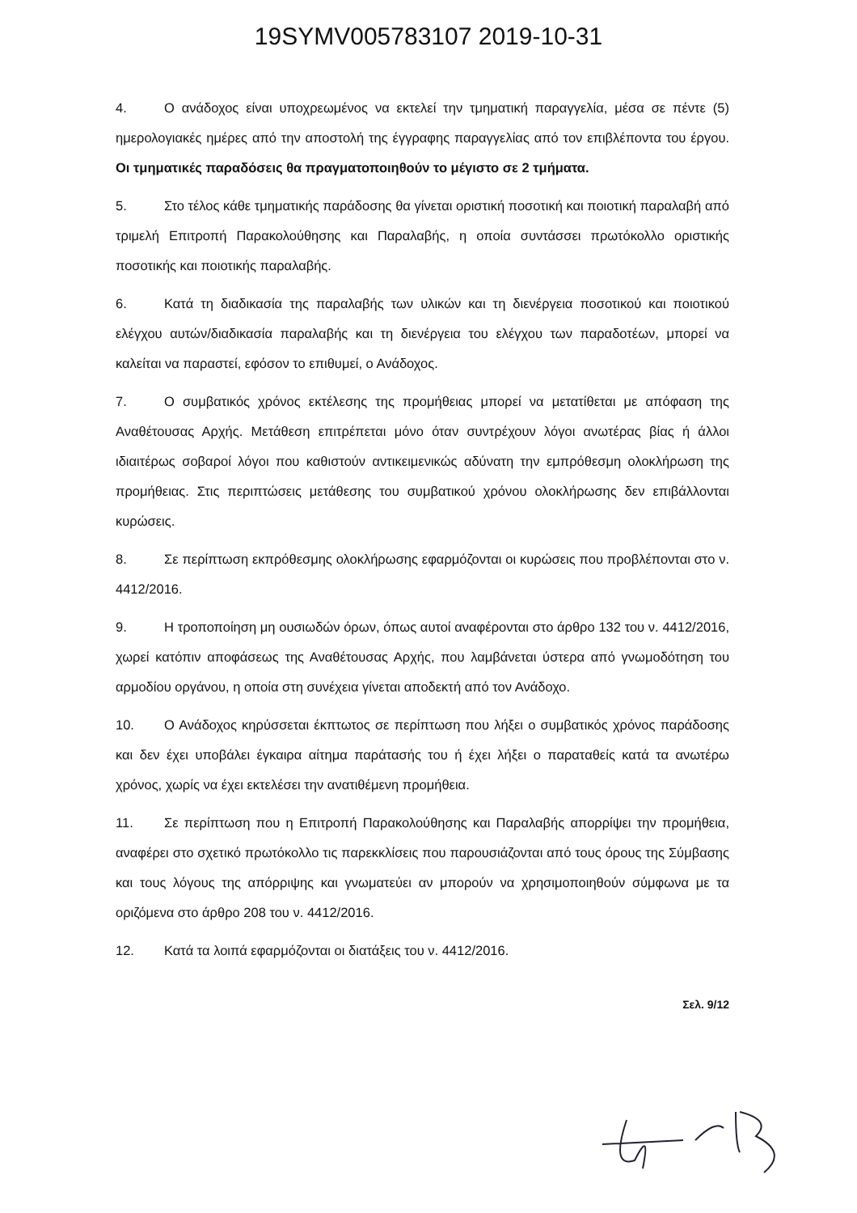19SYMV005783107 2019-10-31
4. Ο ανάδοχος είναι υποχρεωμένος να εκτελεί την τμηματική παραγγελία, μέσα σε πέντε (5) ημερολογιακές ημέρες από την αποστολή της έγγραφης παραγγελίας από τον επιβλέποντα του έργου. Οι τμηματικές παραδόσεις θα πραγματοποιηθούν το μέγιστο σε 2 τμήματα.
5. Στο τέλος κάθε τμηματικής παράδοσης θα γίνεται οριστική ποσοτική και ποιοτική παραλαβή από τριμελή Επιτροπή Παρακολούθησης και Παραλαβής, η οποία συντάσσει πρωτόκολλο οριστικής ποσοτικής και ποιοτικής παραλαβής.
6. Κατά τη διαδικασία της παραλαβής των υλικών και τη διενέργεια ποσοτικού και ποιοτικού ελέγχου αυτών/διαδικασία παραλαβής και τη διενέργεια του ελέγχου των παραδοτέων, μπορεί να καλείται να παραστεί, εφόσον το επιθυμεί, ο Ανάδοχος.
7. Ο συμβατικός χρόνος εκτέλεσης της προμήθειας μπορεί να μετατίθεται με απόφαση της Αναθέτουσας Αρχής. Μετάθεση επιτρέπεται μόνο όταν συντρέχουν λόγοι ανωτέρας βίας ή άλλοι ιδιαιτέρως σοβαροί λόγοι που καθιστούν αντικειμενικώς αδύνατη την εμπρόθεσμη ολοκλήρωση της προμήθειας. Στις περιπτώσεις μετάθεσης του συμβατικού χρόνου ολοκλήρωσης δεν επιβάλλονται κυρώσεις.
8. Σε περίπτωση εκπρόθεσμης ολοκλήρωσης εφαρμόζονται οι κυρώσεις που προβλέπονται στο ν. 4412/2016.
9. Η τροποποίηση μη ουσιωδών όρων, όπως αυτοί αναφέρονται στο άρθρο 132 του ν. 4412/2016, χωρεί κατόπιν αποφάσεως της Αναθέτουσας Αρχής, που λαμβάνεται ύστερα από γνωμοδότηση του αρμοδίου οργάνου, η οποία στη συνέχεια γίνεται αποδεκτή από τον Ανάδοχο.
10. Ο Ανάδοχος κηρύσσεται έκπτωτος σε περίπτωση που λήξει ο συμβατικός χρόνος παράδοσης και δεν έχει υποβάλει έγκαιρα αίτημα παράτασής του ή έχει λήξει ο παραταθείς κατά τα ανωτέρω χρόνος, χωρίς να έχει εκτελέσει την ανατιθέμενη προμήθεια.
11. Σε περίπτωση που η Επιτροπή Παρακολούθησης και Παραλαβής απορρίψει την προμήθεια, αναφέρει στο σχετικό πρωτόκολλο τις παρεκκλίσεις που παρουσιάζονται από τους όρους της Σύμβασης και τους λόγους της απόρριψης και γνωματεύει αν μπορούν να χρησιμοποιηθούν σύμφωνα με τα οριζόμενα στο άρθρο 208 του ν. 4412/2016.
12. Κατά τα λοιπά εφαρμόζονται οι διατάξεις του ν. 4412/2016.
Σελ. 9/12